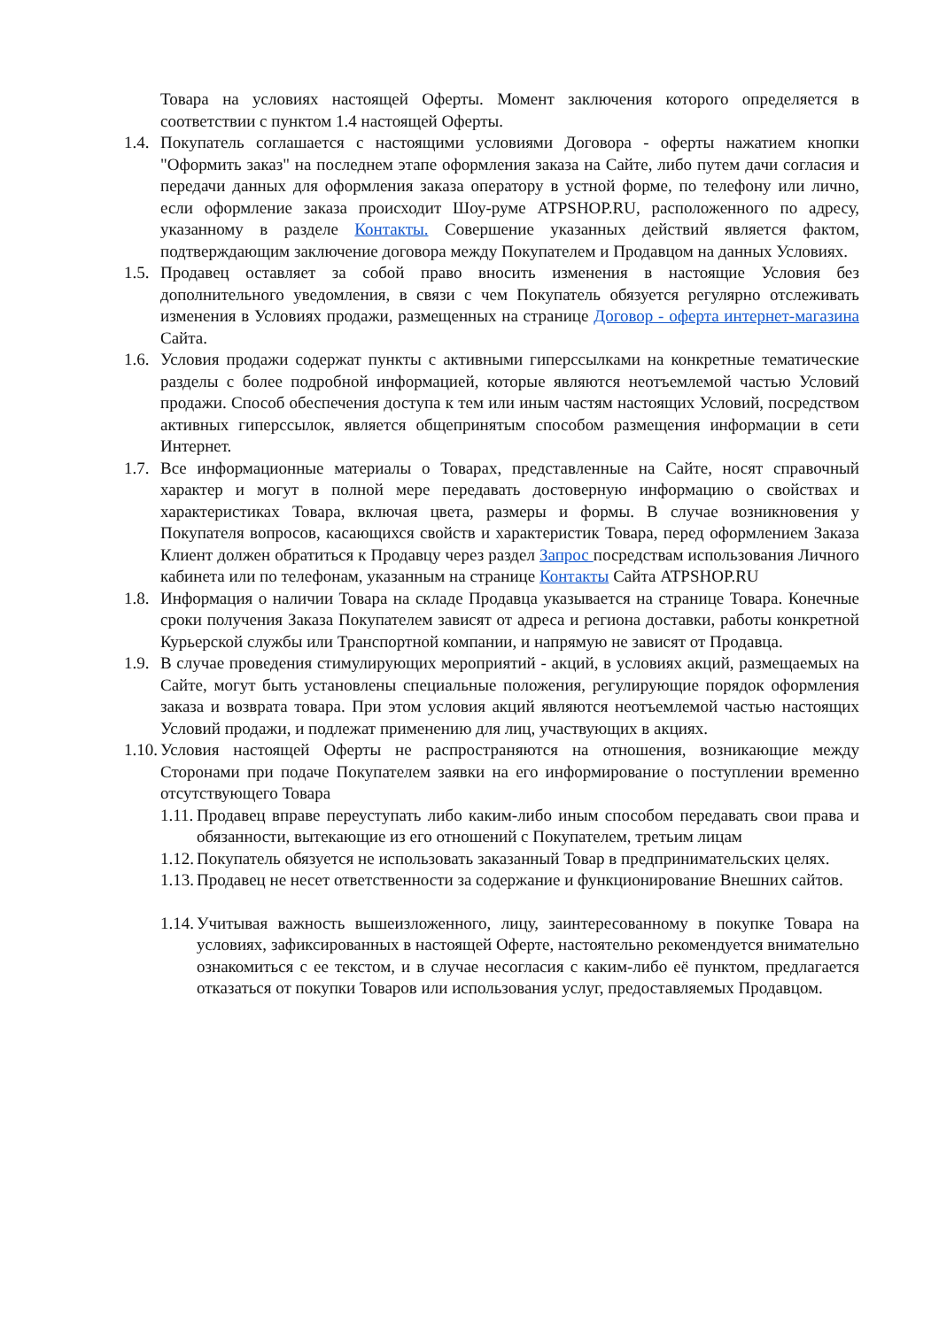Товара на условиях настоящей Оферты. Момент заключения которого определяется в соответствии с пунктом 1.4 настоящей Оферты.
1.4. Покупатель соглашается с настоящими условиями Договора - оферты нажатием кнопки "Оформить заказ" на последнем этапе оформления заказа на Сайте, либо путем дачи согласия и передачи данных для оформления заказа оператору в устной форме, по телефону или лично, если оформление заказа происходит Шоу-руме ATPSHOP.RU, расположенного по адресу, указанному в разделе Контакты. Совершение указанных действий является фактом, подтверждающим заключение договора между Покупателем и Продавцом на данных Условиях.
1.5. Продавец оставляет за собой право вносить изменения в настоящие Условия без дополнительного уведомления, в связи с чем Покупатель обязуется регулярно отслеживать изменения в Условиях продажи, размещенных на странице Договор - оферта интернет-магазина Сайта.
1.6. Условия продажи содержат пункты с активными гиперссылками на конкретные тематические разделы с более подробной информацией, которые являются неотъемлемой частью Условий продажи. Способ обеспечения доступа к тем или иным частям настоящих Условий, посредством активных гиперссылок, является общепринятым способом размещения информации в сети Интернет.
1.7. Все информационные материалы о Товарах, представленные на Сайте, носят справочный характер и могут в полной мере передавать достоверную информацию о свойствах и характеристиках Товара, включая цвета, размеры и формы. В случае возникновения у Покупателя вопросов, касающихся свойств и характеристик Товара, перед оформлением Заказа Клиент должен обратиться к Продавцу через раздел Запрос посредствам использования Личного кабинета или по телефонам, указанным на странице Контакты Сайта ATPSHOP.RU
1.8. Информация о наличии Товара на складе Продавца указывается на странице Товара. Конечные сроки получения Заказа Покупателем зависят от адреса и региона доставки, работы конкретной Курьерской службы или Транспортной компании, и напрямую не зависят от Продавца.
1.9. В случае проведения стимулирующих мероприятий - акций, в условиях акций, размещаемых на Сайте, могут быть установлены специальные положения, регулирующие порядок оформления заказа и возврата товара. При этом условия акций являются неотъемлемой частью настоящих Условий продажи, и подлежат применению для лиц, участвующих в акциях.
1.10. Условия настоящей Оферты не распространяются на отношения, возникающие между Сторонами при подаче Покупателем заявки на его информирование о поступлении временно отсутствующего Товара
1.11. Продавец вправе переуступать либо каким-либо иным способом передавать свои права и обязанности, вытекающие из его отношений с Покупателем, третьим лицам
1.12. Покупатель обязуется не использовать заказанный Товар в предпринимательских целях.
1.13. Продавец не несет ответственности за содержание и функционирование Внешних сайтов.
1.14. Учитывая важность вышеизложенного, лицу, заинтересованному в покупке Товара на условиях, зафиксированных в настоящей Оферте, настоятельно рекомендуется внимательно ознакомиться с ее текстом, и в случае несогласия с каким-либо её пунктом, предлагается отказаться от покупки Товаров или использования услуг, предоставляемых Продавцом.